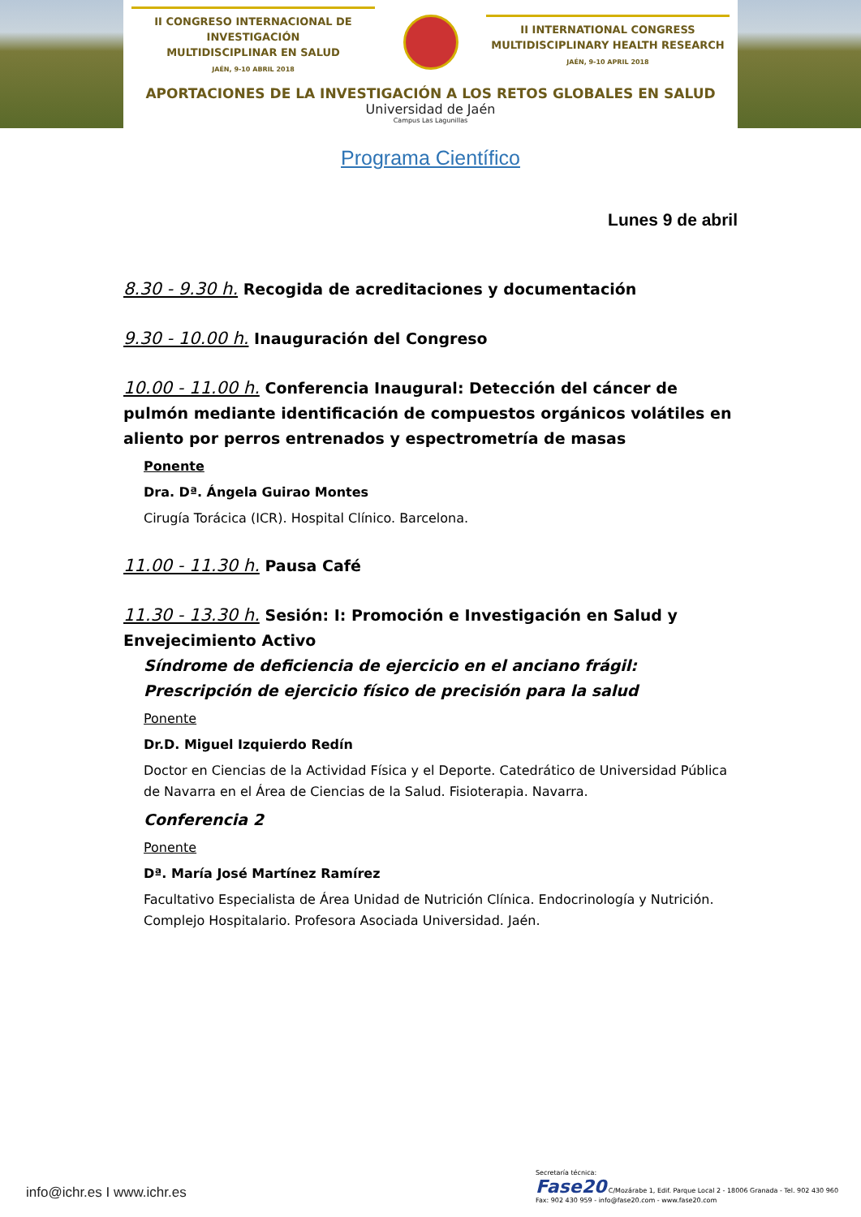II CONGRESO INTERNACIONAL DE INVESTIGACIÓN
MULTIDISCIPLINAR EN SALUD
JAÉN, 9-10 ABRIL 2018
II INTERNATIONAL CONGRESS
MULTIDISCIPLINARY HEALTH RESEARCH
JAÉN, 9-10 APRIL 2018
APORTACIONES DE LA INVESTIGACIÓN A LOS RETOS GLOBALES EN SALUD
Universidad de Jaén
Campus Las Lagunillas
Programa Científico
Lunes 9 de abril
8.30 - 9.30 h. Recogida de acreditaciones y documentación
9.30 - 10.00 h. Inauguración del Congreso
10.00 - 11.00 h. Conferencia Inaugural: Detección del cáncer de pulmón mediante identificación de compuestos orgánicos volátiles en aliento por perros entrenados y espectrometría de masas
Ponente
Dra. Dª. Ángela Guirao Montes
Cirugía Torácica (ICR). Hospital Clínico. Barcelona.
11.00 - 11.30 h. Pausa Café
11.30 - 13.30 h. Sesión: I: Promoción e Investigación en Salud y Envejecimiento Activo
Síndrome de deficiencia de ejercicio en el anciano frágil: Prescripción de ejercicio físico de precisión para la salud
Ponente
Dr.D. Miguel Izquierdo Redín
Doctor en Ciencias de la Actividad Física y el Deporte. Catedrático de Universidad Pública de Navarra en el Área de Ciencias de la Salud. Fisioterapia. Navarra.
Conferencia 2
Ponente
Dª. María José Martínez Ramírez
Facultativo Especialista de Área Unidad de Nutrición Clínica. Endocrinología y Nutrición. Complejo Hospitalario. Profesora Asociada Universidad. Jaén.
info@ichr.es I www.ichr.es
Secretaría técnica:
Fase20 C/Mozárabe 1, Edif. Parque Local 2 - 18006 Granada - Tel. 902 430 960
Fax: 902 430 959 - info@fase20.com - www.fase20.com